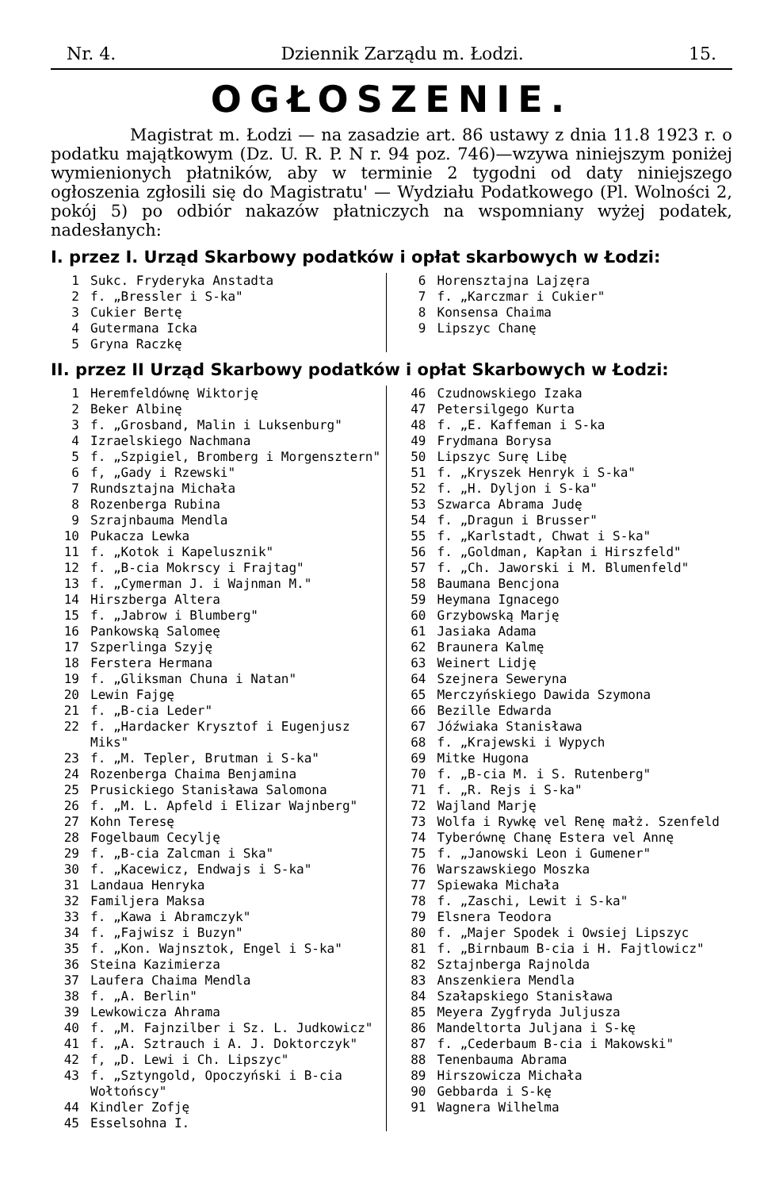Nr. 4. Dziennik Zarządu m. Łodzi. 15.
OGŁOSZENIE.
Magistrat m. Łodzi — na zasadzie art. 86 ustawy z dnia 11.8 1923 r. o podatku majątkowym (Dz. U. R. P. N r. 94 poz. 746)—wzywa niniejszym poniżej wymienionych płatników, aby w terminie 2 tygodni od daty niniejszego ogłoszenia zgłosili się do Magistratu' — Wydziału Podatkowego (Pl. Wolności 2, pokój 5) po odbiór nakazów płatniczych na wspomniany wyżej podatek, nadesłanych:
I. przez I. Urząd Skarbowy podatków i opłat skarbowych w Łodzi:
1 Sukc. Fryderyka Anstadta
2 f. „Bressler i S-ka"
3 Cukier Bertę
4 Gutermana Icka
5 Gryna Raczkę
6 Horensztajna Lajzęra
7 f. „Karczmar i Cukier"
8 Konsensa Chaima
9 Lipszyc Chanę
II. przez II Urząd Skarbowy podatków i opłat Skarbowych w Łodzi:
1 Heremfeldównę Wiktorję
2 Beker Albinę
3 f. „Grosband, Malin i Luksenburg"
4 Izraelskiego Nachmana
5 f. „Szpigiel, Bromberg i Morgensztern"
6 f, „Gady i Rzewski"
7 Rundsztajna Michała
8 Rozenberga Rubina
9 Szrajnbauma Mendla
10 Pukacza Lewka
11 f. „Kotok i Kapelusznik"
12 f. „B-cia Mokrscy i Frajtag"
13 f. „Cymerman J. i Wajnman M."
14 Hirszberga Altera
15 f. „Jabrow i Blumberg"
16 Pankowską Salomeę
17 Szperlinga Szyję
18 Ferstera Hermana
19 f. „Gliksman Chuna i Natan"
20 Lewin Fajgę
21 f. „B-cia Leder"
22 f. „Hardacker Krysztof i Eugenjusz Miks"
23 f. „M. Tepler, Brutman i S-ka"
24 Rozenberga Chaima Benjamina
25 Prusickiego Stanisława Salomona
26 f. „M. L. Apfeld i Elizar Wajnberg"
27 Kohn Teresę
28 Fogelbaum Cecylję
29 f. „B-cia Zalcman i Ska"
30 f. „Kacewicz, Endwajs i S-ka"
31 Landaua Henryka
32 Familjera Maksa
33 f. „Kawa i Abramczyk"
34 f. „Fajwisz i Buzyn"
35 f. „Kon. Wajnsztok, Engel i S-ka"
36 Steina Kazimierza
37 Laufera Chaima Mendla
38 f. „A. Berlin"
39 Lewkowicza Ahrama
40 f. „M. Fajnzilber i Sz. L. Judkowicz"
41 f. „A. Sztrauch i A. J. Doktorczyk"
42 f, „D. Lewi i Ch. Lipszyc"
43 f. „Sztyngold, Opoczyński i B-cia Wołtońscy"
44 Kindler Zofję
45 Esselsohna I.
46 Czudnowskiego Izaka
47 Petersilgego Kurta
48 f. „E. Kaffeman i S-ka
49 Frydmana Borysa
50 Lipszyc Surę Libę
51 f. „Kryszek Henryk i S-ka"
52 f. „H. Dyljon i S-ka"
53 Szwarca Abrama Judę
54 f. „Dragun i Brusser"
55 f. „Karlstadt, Chwat i S-ka"
56 f. „Goldman, Kapłan i Hirszfeld"
57 f. „Ch. Jaworski i M. Blumenfeld"
58 Baumana Bencjona
59 Heymana Ignacego
60 Grzybowską Marję
61 Jasiaka Adama
62 Braunera Kalmę
63 Weinert Lidję
64 Szejnera Seweryna
65 Merczyńskiego Dawida Szymona
66 Bezille Edwarda
67 Jóźwiaka Stanisława
68 f. „Krajewski i Wypych
69 Mitke Hugona
70 f. „B-cia M. i S. Rutenberg"
71 f. „R. Rejs i S-ka"
72 Wajland Marję
73 Wolfa i Rywkę vel Renę małż. Szenfeld
74 Tyberównę Chanę Estera vel Annę
75 f. „Janowski Leon i Gumener"
76 Warszawskiego Moszka
77 Spiewaka Michała
78 f. „Zaschi, Lewit i S-ka"
79 Elsnera Teodora
80 f. „Majer Spodek i Owsiej Lipszyc
81 f. „Birnbaum B-cia i H. Fajtlowicz"
82 Sztajnberga Rajnolda
83 Anszenkiera Mendla
84 Szałapskiego Stanisława
85 Meyera Zygfryda Juljusza
86 Mandeltorta Juljana i S-kę
87 f. „Cederbaum B-cia i Makowski"
88 Tenenbauma Abrama
89 Hirszowicza Michała
90 Gebbarda i S-kę
91 Wagnera Wilhelma